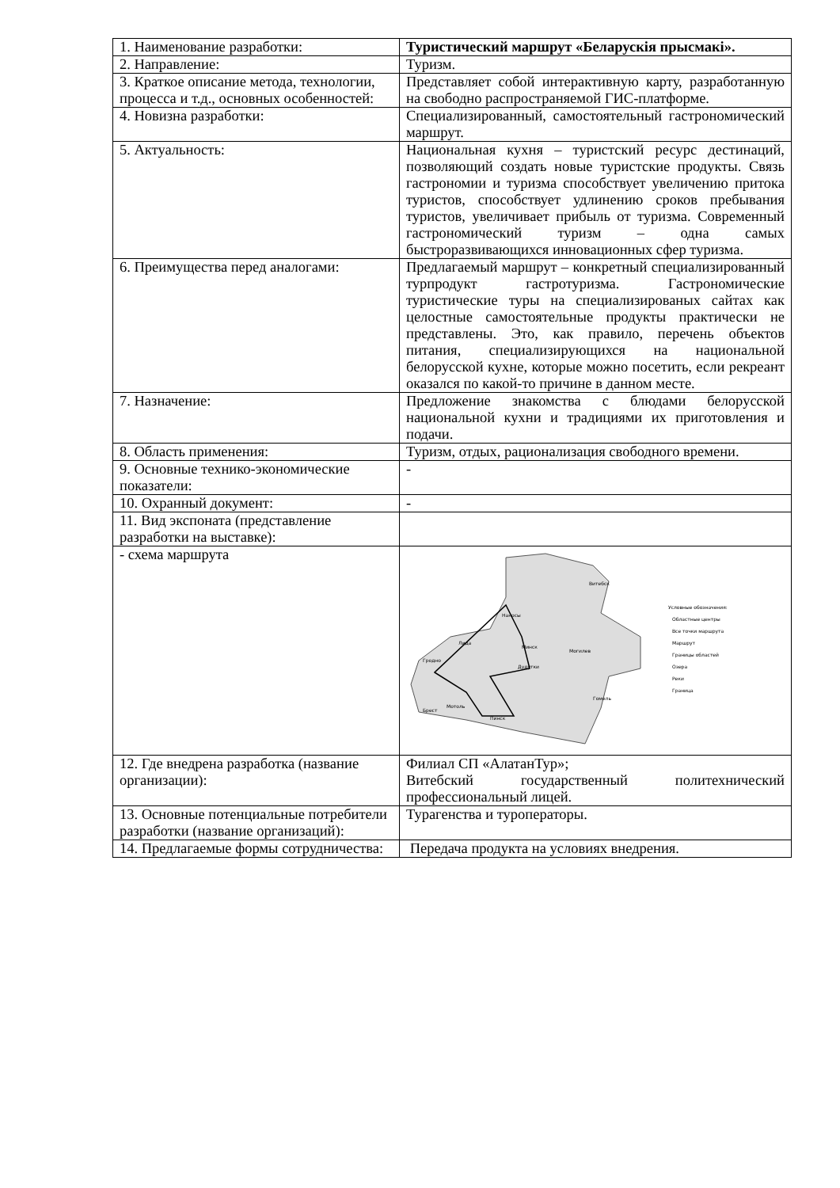| 1. Наименование разработки: | Туристический маршрут «Беларускія прысмакі». |
| 2. Направление: | Туризм. |
| 3. Краткое описание метода, технологии, процесса и т.д., основных особенностей: | Представляет собой интерактивную карту, разработанную на свободно распространяемой ГИС-платформе. |
| 4. Новизна разработки: | Специализированный, самостоятельный гастрономический маршрут. |
| 5. Актуальность: | Национальная кухня – туристский ресурс дестинаций, позволяющий создать новые туристские продукты. Связь гастрономии и туризма способствует увеличению притока туристов, способствует удлинению сроков пребывания туристов, увеличивает прибыль от туризма. Современный гастрономический туризм – одна самых быстроразвивающихся инновационных сфер туризма. |
| 6. Преимущества перед аналогами: | Предлагаемый маршрут – конкретный специализированный турпродукт гастротуризма. Гастрономические туристические туры на специализированых сайтах как целостные самостоятельные продукты практически не представлены. Это, как правило, перечень объектов питания, специализирующихся на национальной белорусской кухне, которые можно посетить, если рекреант оказался по какой-то причине в данном месте. |
| 7. Назначение: | Предложение знакомства с блюдами белорусской национальной кухни и традициями их приготовления и подачи. |
| 8. Область применения: | Туризм, отдых, рационализация свободного времени. |
| 9. Основные технико-экономические показатели: | - |
| 10. Охранный документ: | - |
| 11. Вид экспоната (представление разработки на выставке): | |
| - схема маршрута | Витебск Минск Могилев Гродно Лида Брест Мотоль Пинск Гомель Наносы Дудутки Условные обозначения: Областные центры Все точки маршрута Маршрут Границы областей Озера Реки Граница |
| 12. Где внедрена разработка (название организации): | Филиал СП «АлатанТур»; Витебский государственный политехнический профессиональный лицей. |
| 13. Основные потенциальные потребители разработки (название организаций): | Турагенства и туроператоры. |
| 14. Предлагаемые формы сотрудничества: | Передача продукта на условиях внедрения. |